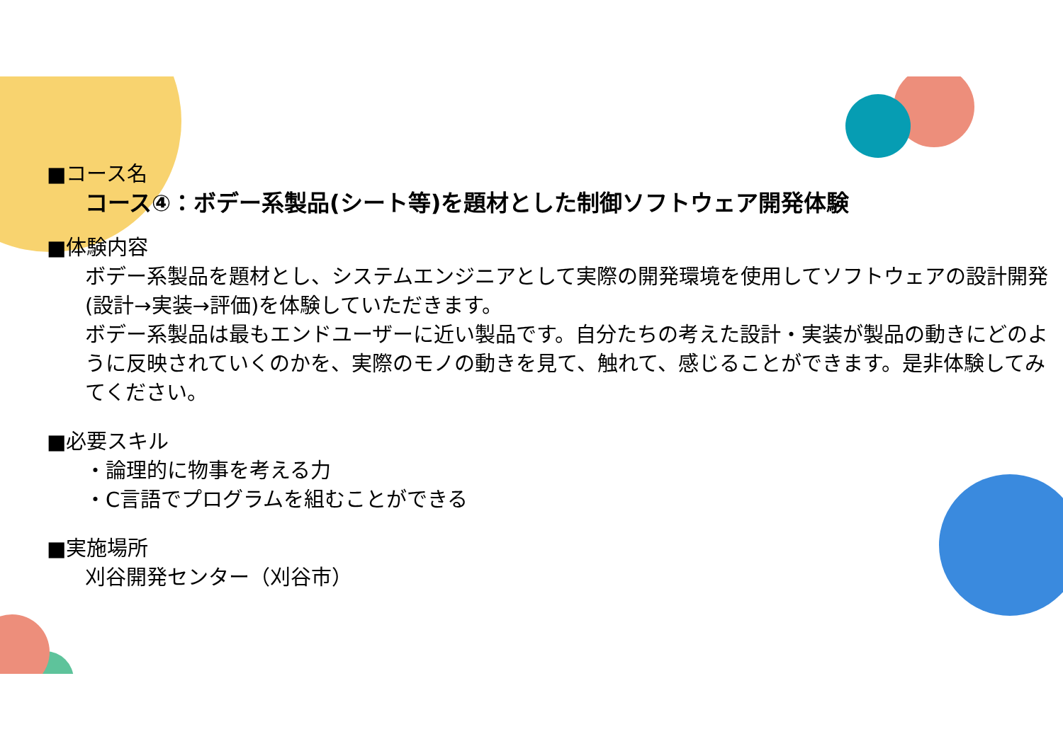■コース名
コース④：ボデー系製品(シート等)を題材とした制御ソフトウェア開発体験
■体験内容
ボデー系製品を題材とし、システムエンジニアとして実際の開発環境を使用してソフトウェアの設計開発(設計→実装→評価)を体験していただきます。
ボデー系製品は最もエンドユーザーに近い製品です。自分たちの考えた設計・実装が製品の動きにどのように反映されていくのかを、実際のモノの動きを見て、触れて、感じることができます。是非体験してみてください。
■必要スキル
・論理的に物事を考える力
・C言語でプログラムを組むことができる
■実施場所
刈谷開発センター（刈谷市）